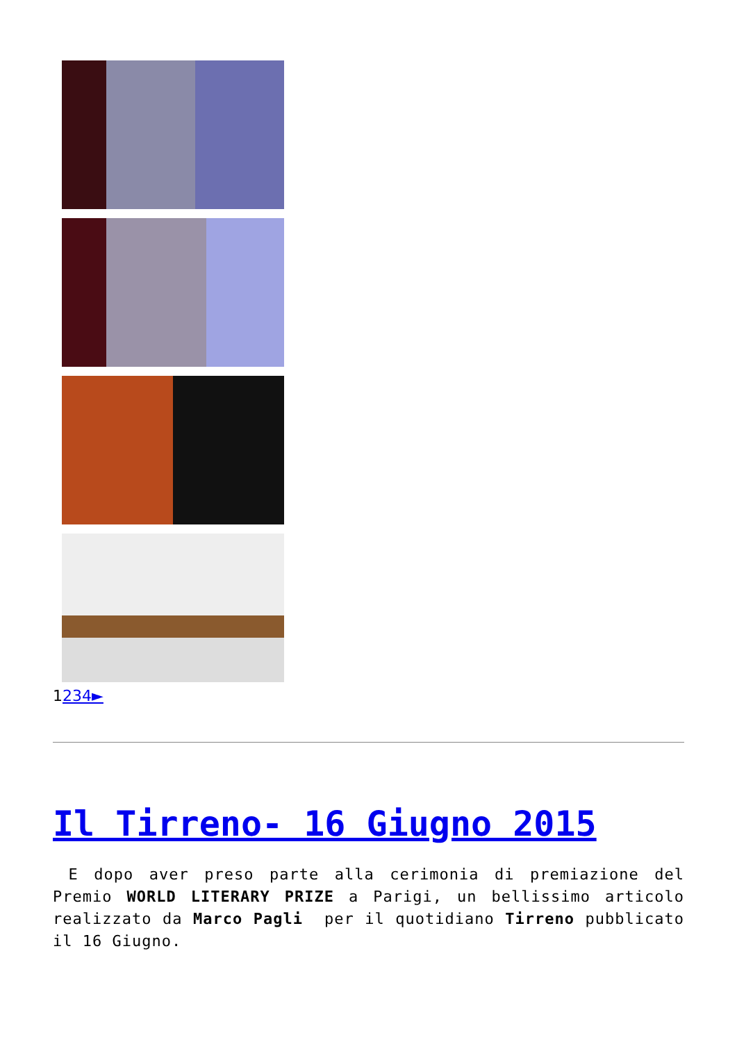1234►
Il Tirreno- 16 Giugno 2015
E dopo aver preso parte alla cerimonia di premiazione del Premio WORLD LITERARY PRIZE a Parigi, un bellissimo articolo realizzato da Marco Pagli per il quotidiano Tirreno pubblicato il 16 Giugno.